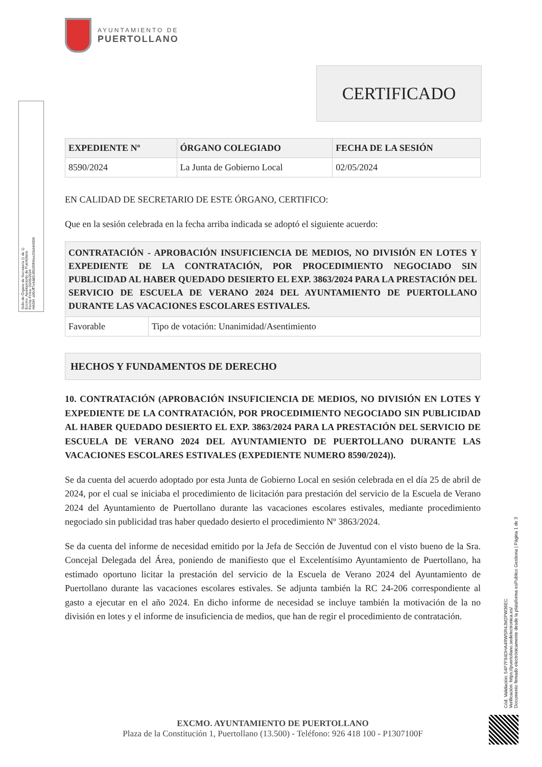Sello de Órgano de Secretaría (1 de 1)
Excmo. Ayuntamiento de Puertollano
Fecha Firma: 03/05/2024
HASH: a06cff7e4dd2c85b90f4bee33eb64006
AYUNTAMIENTO DE
PUERTOLLANO
CERTIFICADO
| EXPEDIENTE Nº | ÓRGANO COLEGIADO | FECHA DE LA SESIÓN |
| --- | --- | --- |
| 8590/2024 | La Junta de Gobierno Local | 02/05/2024 |
EN CALIDAD DE SECRETARIO DE ESTE ÓRGANO, CERTIFICO:
Que en la sesión celebrada en la fecha arriba indicada se adoptó el siguiente acuerdo:
| CONTRATACIÓN - APROBACIÓN INSUFICIENCIA DE MEDIOS, NO DIVISIÓN EN LOTES Y EXPEDIENTE DE LA CONTRATACIÓN, POR PROCEDIMIENTO NEGOCIADO SIN PUBLICIDAD AL HABER QUEDADO DESIERTO EL EXP. 3863/2024 PARA LA PRESTACIÓN DEL SERVICIO DE ESCUELA DE VERANO 2024 DEL AYUNTAMIENTO DE PUERTOLLANO DURANTE LAS VACACIONES ESCOLARES ESTIVALES. | |
| --- | --- |
| Favorable | Tipo de votación: Unanimidad/Asentimiento |
| HECHOS Y FUNDAMENTOS DE DERECHO |
| --- |
10. CONTRATACIÓN (APROBACIÓN INSUFICIENCIA DE MEDIOS, NO DIVISIÓN EN LOTES Y EXPEDIENTE DE LA CONTRATACIÓN, POR PROCEDIMIENTO NEGOCIADO SIN PUBLICIDAD AL HABER QUEDADO DESIERTO EL EXP. 3863/2024 PARA LA PRESTACIÓN DEL SERVICIO DE ESCUELA DE VERANO 2024 DEL AYUNTAMIENTO DE PUERTOLLANO DURANTE LAS VACACIONES ESCOLARES ESTIVALES (EXPEDIENTE NUMERO 8590/2024)).
Se da cuenta del acuerdo adoptado por esta Junta de Gobierno Local en sesión celebrada en el día 25 de abril de 2024, por el cual se iniciaba el procedimiento de licitación para prestación del servicio de la Escuela de Verano 2024 del Ayuntamiento de Puertollano durante las vacaciones escolares estivales, mediante procedimiento negociado sin publicidad tras haber quedado desierto el procedimiento Nº 3863/2024.
Se da cuenta del informe de necesidad emitido por la Jefa de Sección de Juventud con el visto bueno de la Sra. Concejal Delegada del Área, poniendo de manifiesto que el Excelentísimo Ayuntamiento de Puertollano, ha estimado oportuno licitar la prestación del servicio de la Escuela de Verano 2024 del Ayuntamiento de Puertollano durante las vacaciones escolares estivales. Se adjunta también la RC 24-206 correspondiente al gasto a ejecutar en el año 2024. En dicho informe de necesidad se incluye también la motivación de la no división en lotes y el informe de insuficiencia de medios, que han de regir el procedimiento de contratación.
Cód. Validación: 54P7F94DHA4RWSR4JM2PW36EC
Verificación: https://puertollano.sedelectronica.es/
Documento firmado electrónicamente desde la plataforma esPublico Gestiona | Página 1 de 3
EXCMO. AYUNTAMIENTO DE PUERTOLLANO
Plaza de la Constitución 1, Puertollano (13.500) - Teléfono: 926 418 100 - P1307100F